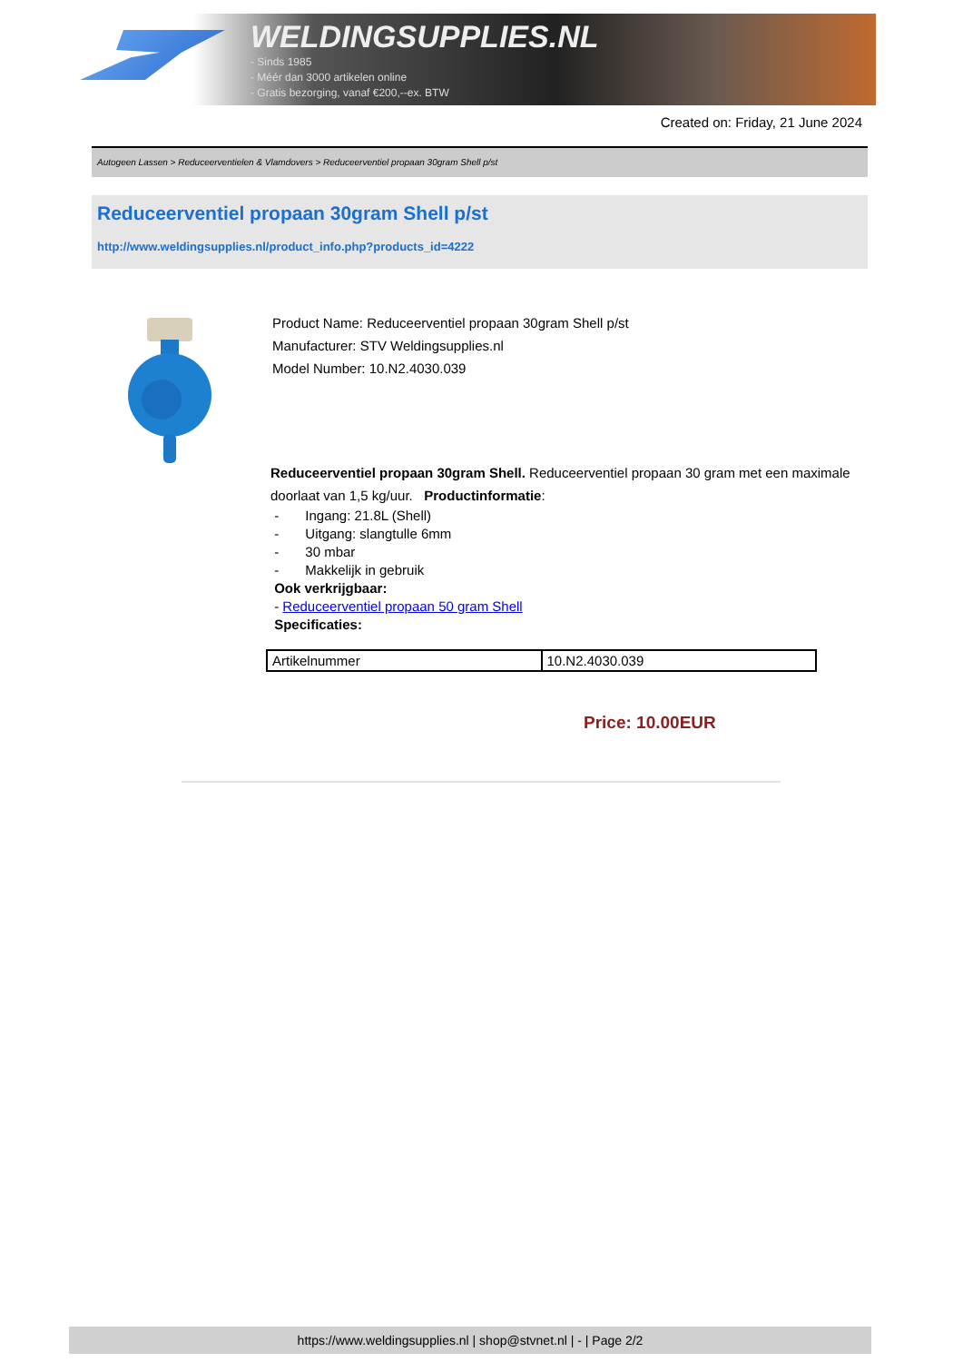WELDINGSUPPLIES.NL
- Sinds 1985
- Méér dan 3000 artikelen online
- Gratis bezorging, vanaf €200,--ex. BTW
Created on: Friday, 21 June 2024
Autogeen Lassen > Reduceerventielen & Vlamdovers > Reduceerventiel propaan 30gram Shell p/st
Reduceerventiel propaan 30gram Shell p/st
http://www.weldingsupplies.nl/product_info.php?products_id=4222
Product Name: Reduceerventiel propaan 30gram Shell p/st
Manufacturer: STV Weldingsupplies.nl
Model Number: 10.N2.4030.039
Reduceerventiel propaan 30gram Shell. Reduceerventiel propaan 30 gram met een maximale doorlaat van 1,5 kg/uur. Productinformatie:
- Ingang: 21.8L (Shell)
- Uitgang: slangtulle 6mm
- 30 mbar
- Makkelijk in gebruik
Ook verkrijgbaar:
- Reduceerventiel propaan 50 gram Shell
Specificaties:
| Artikelnummer | 10.N2.4030.039 |
Price: 10.00EUR
https://www.weldingsupplies.nl | shop@stvnet.nl | - | Page 2/2